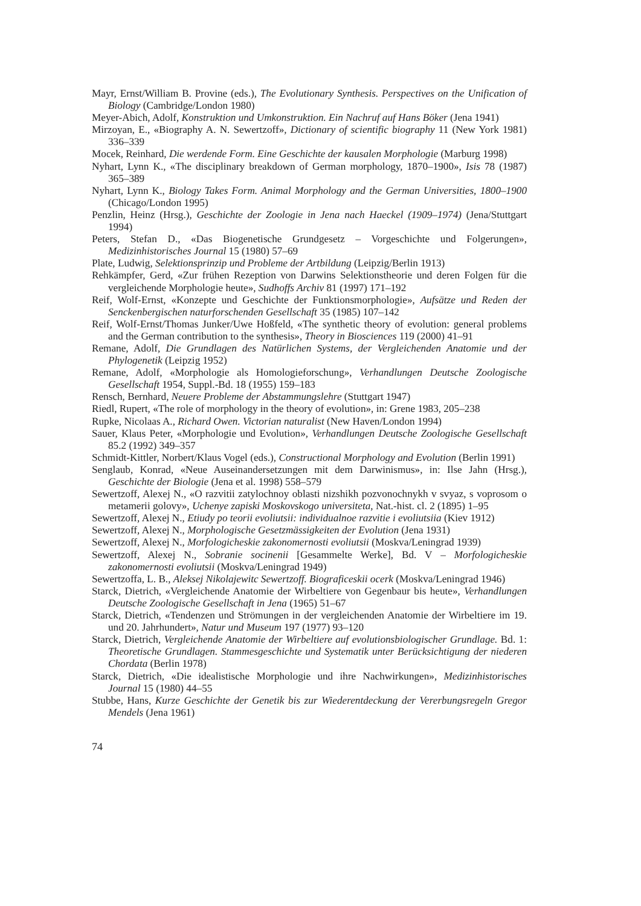Mayr, Ernst/William B. Provine (eds.), The Evolutionary Synthesis. Perspectives on the Unification of Biology (Cambridge/London 1980)
Meyer-Abich, Adolf, Konstruktion und Umkonstruktion. Ein Nachruf auf Hans Böker (Jena 1941)
Mirzoyan, E., «Biography A. N. Sewertzoff», Dictionary of scientific biography 11 (New York 1981) 336–339
Mocek, Reinhard, Die werdende Form. Eine Geschichte der kausalen Morphologie (Marburg 1998)
Nyhart, Lynn K., «The disciplinary breakdown of German morphology, 1870–1900», Isis 78 (1987) 365–389
Nyhart, Lynn K., Biology Takes Form. Animal Morphology and the German Universities, 1800–1900 (Chicago/London 1995)
Penzlin, Heinz (Hrsg.), Geschichte der Zoologie in Jena nach Haeckel (1909–1974) (Jena/Stuttgart 1994)
Peters, Stefan D., «Das Biogenetische Grundgesetz – Vorgeschichte und Folgerungen», Medizinhistorisches Journal 15 (1980) 57–69
Plate, Ludwig, Selektionsprinzip und Probleme der Artbildung (Leipzig/Berlin 1913)
Rehkämpfer, Gerd, «Zur frühen Rezeption von Darwins Selektionstheorie und deren Folgen für die vergleichende Morphologie heute», Sudhoffs Archiv 81 (1997) 171–192
Reif, Wolf-Ernst, «Konzepte und Geschichte der Funktionsmorphologie», Aufsätze und Reden der Senckenbergischen naturforschenden Gesellschaft 35 (1985) 107–142
Reif, Wolf-Ernst/Thomas Junker/Uwe Hoßfeld, «The synthetic theory of evolution: general problems and the German contribution to the synthesis», Theory in Biosciences 119 (2000) 41–91
Remane, Adolf, Die Grundlagen des Natürlichen Systems, der Vergleichenden Anatomie und der Phylogenetik (Leipzig 1952)
Remane, Adolf, «Morphologie als Homologieforschung», Verhandlungen Deutsche Zoologische Gesellschaft 1954, Suppl.-Bd. 18 (1955) 159–183
Rensch, Bernhard, Neuere Probleme der Abstammungslehre (Stuttgart 1947)
Riedl, Rupert, «The role of morphology in the theory of evolution», in: Grene 1983, 205–238
Rupke, Nicolaas A., Richard Owen. Victorian naturalist (New Haven/London 1994)
Sauer, Klaus Peter, «Morphologie und Evolution», Verhandlungen Deutsche Zoologische Gesellschaft 85.2 (1992) 349–357
Schmidt-Kittler, Norbert/Klaus Vogel (eds.), Constructional Morphology and Evolution (Berlin 1991)
Senglaub, Konrad, «Neue Auseinandersetzungen mit dem Darwinismus», in: Ilse Jahn (Hrsg.), Geschichte der Biologie (Jena et al. 1998) 558–579
Sewertzoff, Alexej N., «O razvitii zatylochnoy oblasti nizshikh pozvonochnykh v svyaz, s voprosom o metamerii golovy», Uchenye zapiski Moskovskogo universiteta, Nat.-hist. cl. 2 (1895) 1–95
Sewertzoff, Alexej N., Etiudy po teorii evoliutsii: individualnoe razvitie i evoliutsiia (Kiev 1912)
Sewertzoff, Alexej N., Morphologische Gesetzmässigkeiten der Evolution (Jena 1931)
Sewertzoff, Alexej N., Morfologicheskie zakonomernosti evoliutsii (Moskva/Leningrad 1939)
Sewertzoff, Alexej N., Sobranie socinenii [Gesammelte Werke], Bd. V – Morfologicheskie zakonomernosti evoliutsii (Moskva/Leningrad 1949)
Sewertzoffa, L. B., Aleksej Nikolajewitc Sewertzoff. Biograficeskii ocerk (Moskva/Leningrad 1946)
Starck, Dietrich, «Vergleichende Anatomie der Wirbeltiere von Gegenbaur bis heute», Verhandlungen Deutsche Zoologische Gesellschaft in Jena (1965) 51–67
Starck, Dietrich, «Tendenzen und Strömungen in der vergleichenden Anatomie der Wirbeltiere im 19. und 20. Jahrhundert», Natur und Museum 197 (1977) 93–120
Starck, Dietrich, Vergleichende Anatomie der Wirbeltiere auf evolutionsbiologischer Grundlage. Bd. 1: Theoretische Grundlagen. Stammesgeschichte und Systematik unter Berücksichtigung der niederen Chordata (Berlin 1978)
Starck, Dietrich, «Die idealistische Morphologie und ihre Nachwirkungen», Medizinhistorisches Journal 15 (1980) 44–55
Stubbe, Hans, Kurze Geschichte der Genetik bis zur Wiederentdeckung der Vererbungsregeln Gregor Mendels (Jena 1961)
74